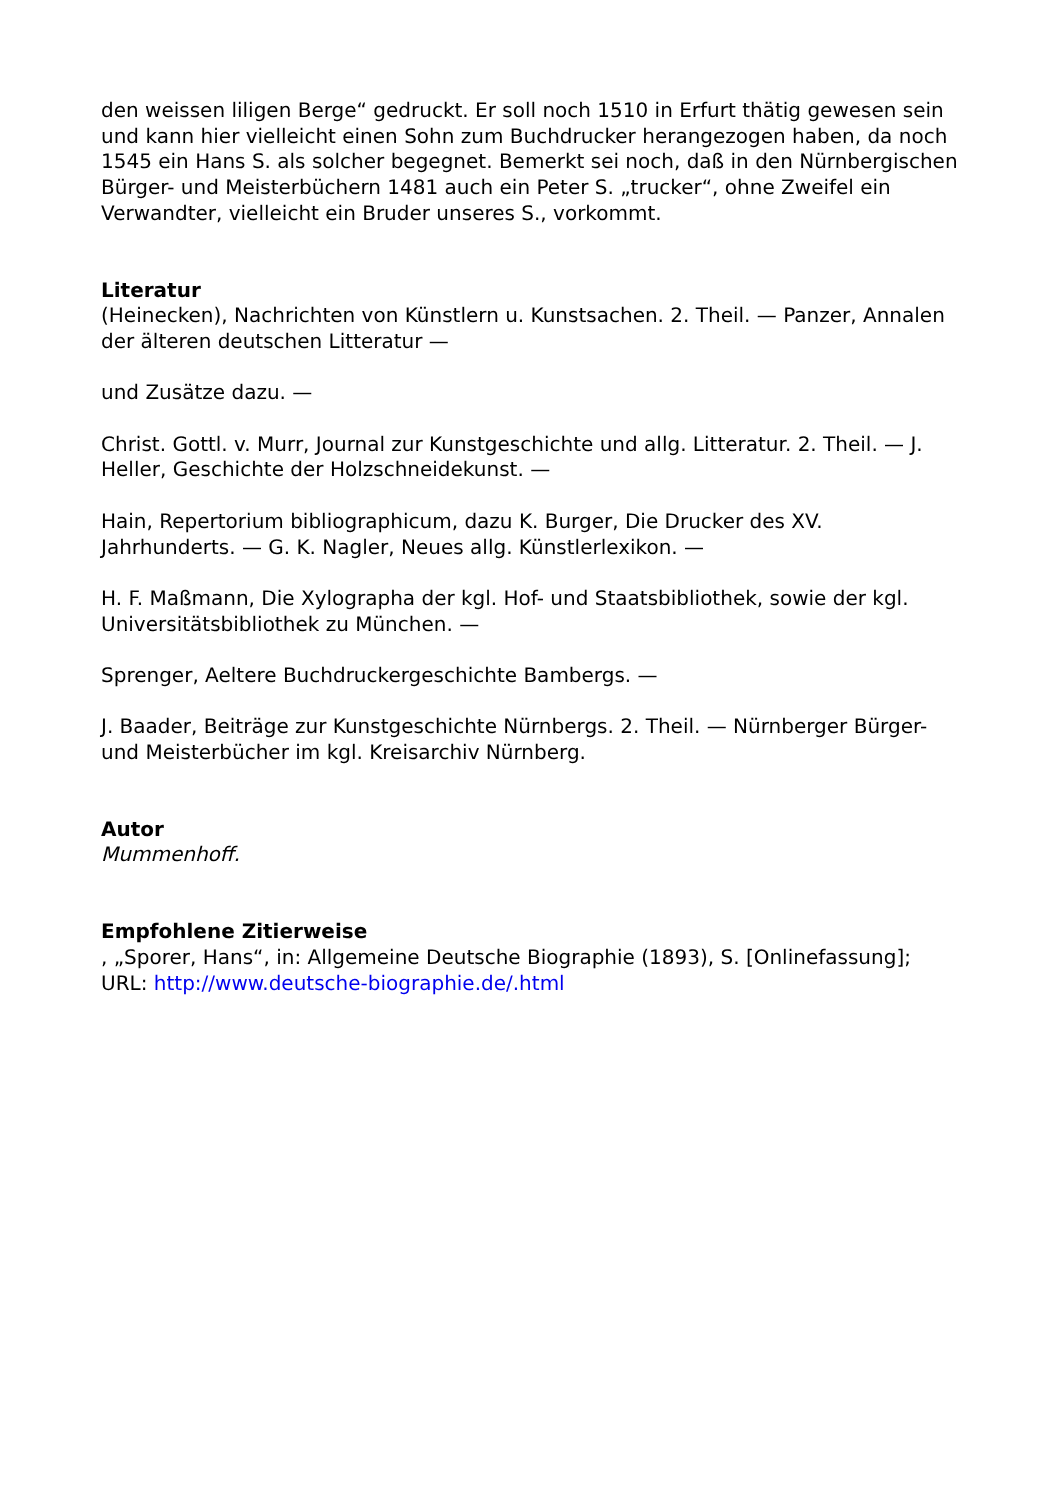den weissen liligen Berge“ gedruckt. Er soll noch 1510 in Erfurt thätig gewesen sein und kann hier vielleicht einen Sohn zum Buchdrucker herangezogen haben, da noch 1545 ein Hans S. als solcher begegnet. Bemerkt sei noch, daß in den Nürnbergischen Bürger- und Meisterbüchern 1481 auch ein Peter S. „trucker“, ohne Zweifel ein Verwandter, vielleicht ein Bruder unseres S., vorkommt.
Literatur
(Heinecken), Nachrichten von Künstlern u. Kunstsachen. 2. Theil. — Panzer, Annalen der älteren deutschen Litteratur —
und Zusätze dazu. —
Christ. Gottl. v. Murr, Journal zur Kunstgeschichte und allg. Litteratur. 2. Theil. — J. Heller, Geschichte der Holzschneidekunst. —
Hain, Repertorium bibliographicum, dazu K. Burger, Die Drucker des XV. Jahrhunderts. — G. K. Nagler, Neues allg. Künstlerlexikon. —
H. F. Maßmann, Die Xylographa der kgl. Hof- und Staatsbibliothek, sowie der kgl. Universitätsbibliothek zu München. —
Sprenger, Aeltere Buchdruckergeschichte Bambergs. —
J. Baader, Beiträge zur Kunstgeschichte Nürnbergs. 2. Theil. — Nürnberger Bürger- und Meisterbücher im kgl. Kreisarchiv Nürnberg.
Autor
Mummenhoff.
Empfohlene Zitierweise
, „Sporer, Hans“, in: Allgemeine Deutsche Biographie (1893), S. [Onlinefassung]; URL: http://www.deutsche-biographie.de/.html